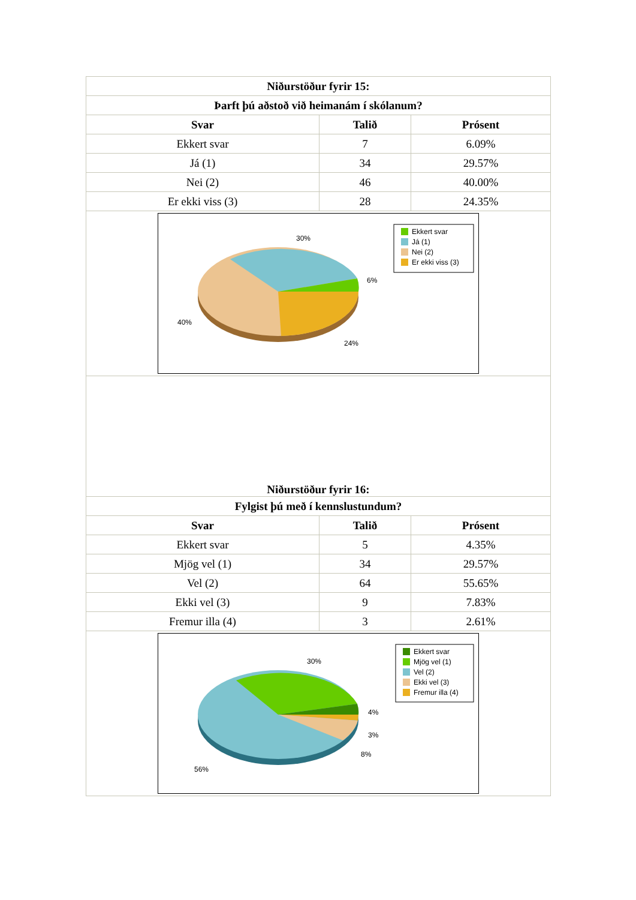| Niðurstöður fyrir 15: | | |
| --- | --- | --- |
| Þarft þú aðstoð við heimanám í skólanum? | | |
| Svar | Talið | Prósent |
| Ekkert svar | 7 | 6.09% |
| Já (1) | 34 | 29.57% |
| Nei (2) | 46 | 40.00% |
| Er ekki viss (3) | 28 | 24.35% |
| 30% 6% 40% 24% Ekkert svar Já (1) Nei (2) Er ekki viss (3) | | |
| Niðurstöður fyrir 16: | | |
| Fylgist þú með í kennslustundum? | | |
| Svar | Talið | Prósent |
| Ekkert svar | 5 | 4.35% |
| Mjög vel (1) | 34 | 29.57% |
| Vel (2) | 64 | 55.65% |
| Ekki vel (3) | 9 | 7.83% |
| Fremur illa (4) | 3 | 2.61% |
| 30% 4% 3% 8% 56% Ekkert svar Mjög vel (1) Vel (2) Ekki vel (3) Fremur illa (4) | | |